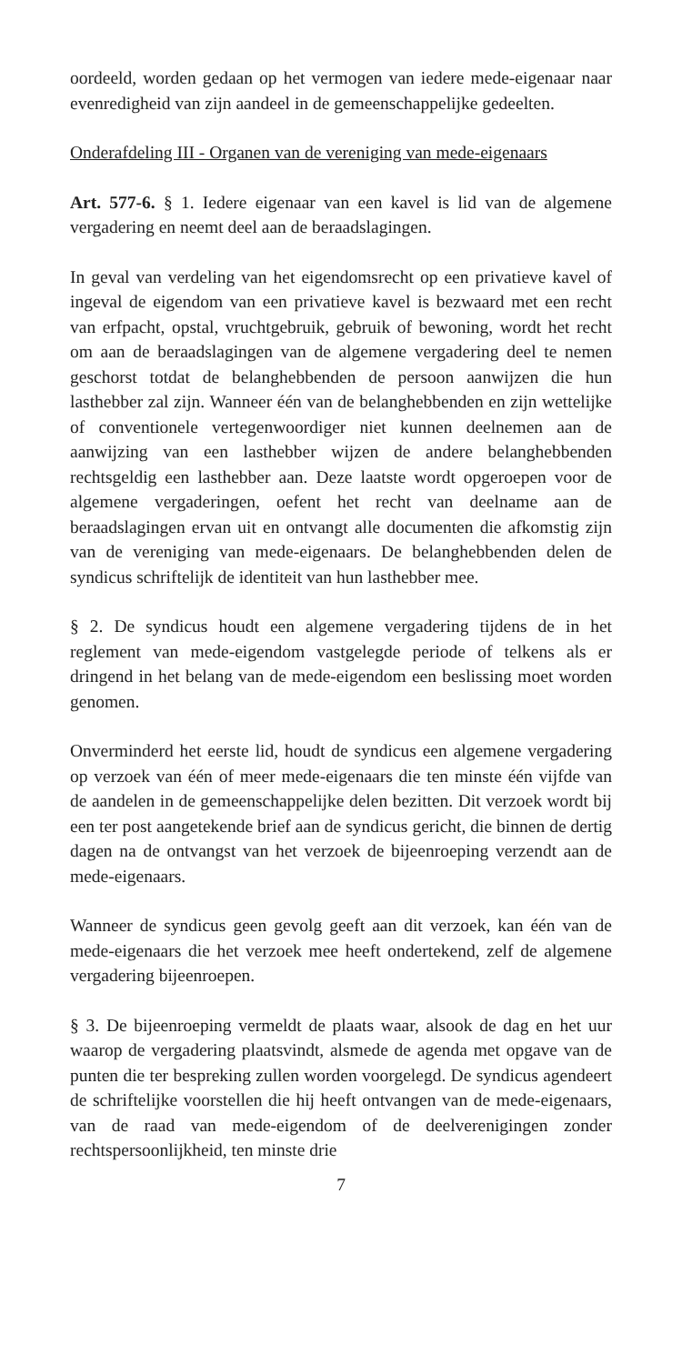oordeeld, worden gedaan op het vermogen van iedere mede-eigenaar naar evenredigheid van zijn aandeel in de gemeenschappelijke gedeelten.
Onderafdeling III - Organen van de vereniging van mede-eigenaars
Art. 577-6. § 1. Iedere eigenaar van een kavel is lid van de algemene vergadering en neemt deel aan de beraadslagingen.
In geval van verdeling van het eigendomsrecht op een privatieve kavel of ingeval de eigendom van een privatieve kavel is bezwaard met een recht van erfpacht, opstal, vruchtgebruik, gebruik of bewoning, wordt het recht om aan de beraadslagingen van de algemene vergadering deel te nemen geschorst totdat de belanghebbenden de persoon aanwijzen die hun lasthebber zal zijn. Wanneer één van de belanghebbenden en zijn wettelijke of conventionele vertegenwoordiger niet kunnen deelnemen aan de aanwijzing van een lasthebber wijzen de andere belanghebbenden rechtsgeldig een lasthebber aan. Deze laatste wordt opgeroepen voor de algemene vergaderingen, oefent het recht van deelname aan de beraadslagingen ervan uit en ontvangt alle documenten die afkomstig zijn van de vereniging van mede-eigenaars. De belanghebbenden delen de syndicus schriftelijk de identiteit van hun lasthebber mee.
§ 2. De syndicus houdt een algemene vergadering tijdens de in het reglement van mede-eigendom vastgelegde periode of telkens als er dringend in het belang van de mede-eigendom een beslissing moet worden genomen.
Onverminderd het eerste lid, houdt de syndicus een algemene vergadering op verzoek van één of meer mede-eigenaars die ten minste één vijfde van de aandelen in de gemeenschappelijke delen bezitten. Dit verzoek wordt bij een ter post aangetekende brief aan de syndicus gericht, die binnen de dertig dagen na de ontvangst van het verzoek de bijeenroeping verzendt aan de mede-eigenaars.
Wanneer de syndicus geen gevolg geeft aan dit verzoek, kan één van de mede-eigenaars die het verzoek mee heeft ondertekend, zelf de algemene vergadering bijeenroepen.
§ 3. De bijeenroeping vermeldt de plaats waar, alsook de dag en het uur waarop de vergadering plaatsvindt, alsmede de agenda met opgave van de punten die ter bespreking zullen worden voorgelegd. De syndicus agendeert de schriftelijke voorstellen die hij heeft ontvangen van de mede-eigenaars, van de raad van mede-eigendom of de deelverenigingen zonder rechtspersoonlijkheid, ten minste drie
7